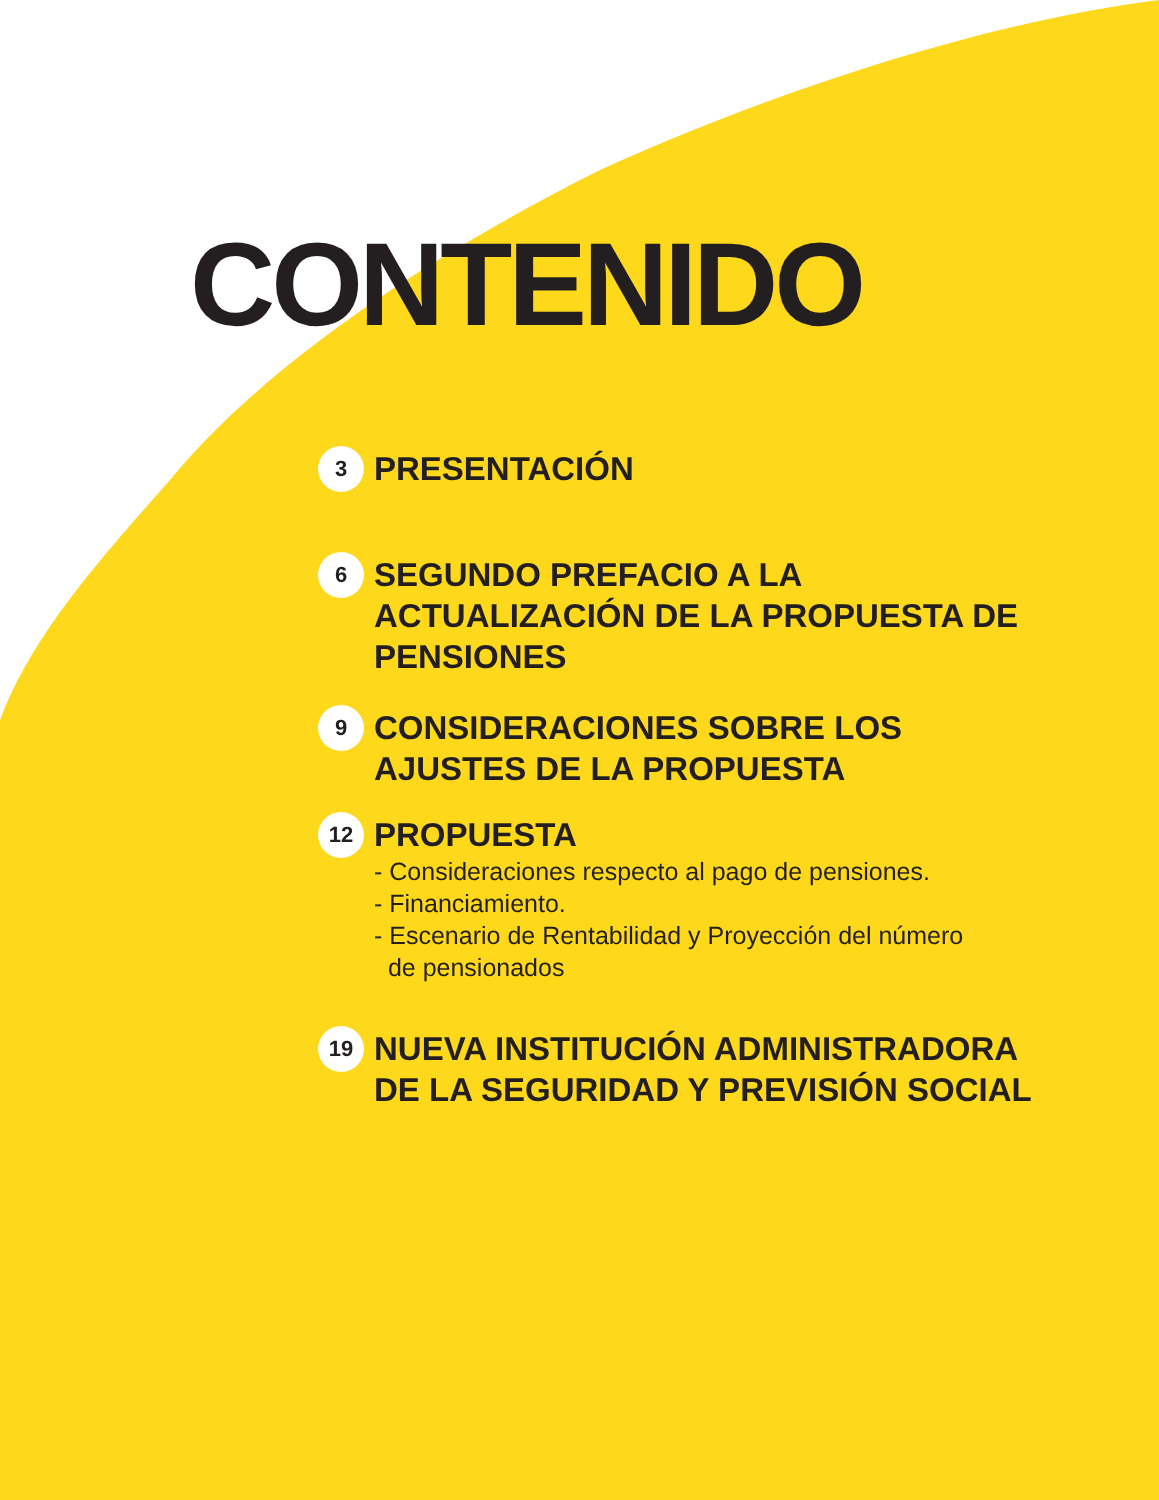CONTENIDO
3
PRESENTACIÓN
6
SEGUNDO PREFACIO A LA ACTUALIZACIÓN DE LA PROPUESTA DE PENSIONES
9
CONSIDERACIONES SOBRE LOS AJUSTES DE LA PROPUESTA
12
PROPUESTA
- Consideraciones respecto al pago de pensiones.
- Financiamiento.
- Escenario de Rentabilidad y Proyección del número
de pensionados
19
NUEVA INSTITUCIÓN ADMINISTRADORA DE LA SEGURIDAD Y PREVISIÓN SOCIAL